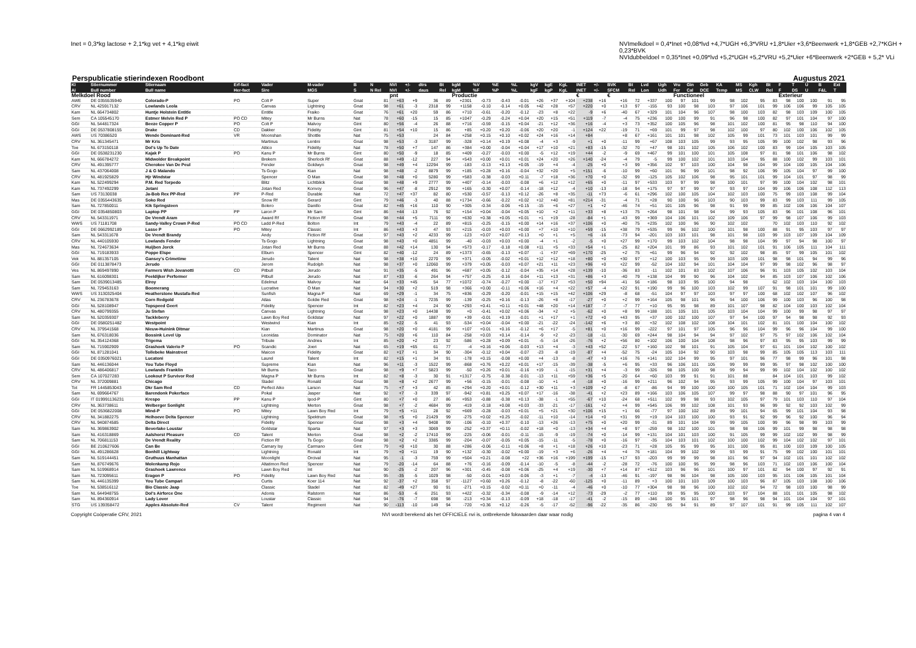Inet = 0,3*kg lactose + 2,1*kg vet + 4,1*kg eiwit
NVImelkdoel = 0,4*Inet +0,08*lvd +4,7*UGH +6,3*VRU +1,8*Uier +3,6*Beenwerk +1,8*GEB +2,7*KGH + 0,23*BVK
NVIdubbeldoel = 0,35*Inet +0,09*lvd +5,2*UGH +5,2*VRU +5,2*Uier +6*Beenwerk +2*GEB + 5,2* VLi
Perspublicatie stierindexen Roodbont Augustus 2021
| Ki | Stiernummer | Stiernaam | Erf-fact | Vader | M-vader | B | N | NVI | +/- | dtrs | Bt | kgM | %V | %E | %L | kgV | kgE | KgL | INET | +/- | BVK | Bt | Lvd | Ugh | Vru | Gin | Geb | KA | MS | Kgh | Bt | F | T | U | B | Ext |
| --- | --- | --- | --- | --- | --- | --- | --- | --- | --- | --- | --- | --- | --- | --- | --- | --- | --- | --- | --- | --- | --- | --- | --- | --- | --- | --- | --- | --- | --- | --- | --- | --- | --- | --- | --- | --- |
| Ai | Bull number | Bull name | Her-fact | Sire | MGS | S | N Rel | NVI | +/- | daus | Rel | kgM | %F | %P | %L | kgF | kgP | KgL | INET | +/- | SFCM | Rel | Lon | Udh | Fer | Cal | DCE | Temp | MS | CLW | Rel | F | DS | U | F&L | T |
| Melkdoel Rood | | | | | | | | pnt | | | | Productie | | | | | | | € | | € | | | | Functioneel | | | | | | | Exterieur | | | | |
| AWE | DE 0355535940 | Colorado-P | PO | Colt P | Super | Gnat | 81 | +63 | +9 | 36 | 89 | +2301 | -0.73 | -0.43 | -0.01 | +26 | +37 | +104 | +238 | +16 | +16 | 72 | +337 | 100 | 97 | 101 | 99 | 98 | 102 | 95 | 83 | 98 | 100 | 100 | 91 | 95 |
| CRV | NL 425917132 | Lowlands Leola | | Canvas | Lightning | Gnat | 98 | +61 | -3 | 2318 | 99 | +1158 | -0.10 | -0.14 | +0.05 | +42 | +28 | +57 | +220 | +0 | +13 | 97 | -155 | 93 | 100 | 98 | 103 | 97 | 106 | 101 | 99 | 106 | 106 | 99 | 105 | 105 |
| Kam | NL 664734802 | Huntje Holstein Entitle | | Entitle | Fraiko | Gnat | 76 | +61 | +20 | 59 | 86 | +710 | -0.61 | -0.20 | -0.12 | -23 | +8 | +22 | -9 | +6 | -40 | 67 | +329 | 101 | 104 | 96 | 107 | 98 | 100 | 103 | 82 | 98 | 103 | 109 | 100 | 105 |
| Sem | CA 105545170 | Estmer Melvin Red P | PO CD | Mitey | Mr Burns | Nat | 78 | +60 | -15 | 15 | 85 | +1047 | -0.29 | -0.24 | +0.04 | +20 | +15 | +51 | +119 | -7 | -4 | 75 | +236 | 100 | 100 | 99 | 91 | 96 | 98 | 100 | 82 | 97 | 101 | 104 | 97 | 100 |
| GGI | NL 544817324 | Beeze Copper P | PO | Colt P | Malvoy | Gint | 80 | +56 | -4 | 26 | 88 | +716 | -0.59 | -0.15 | +0.04 | -21 | +12 | +36 | +16 | -4 | +3 | 73 | +352 | 100 | 105 | 96 | 98 | 101 | 102 | 100 | 81 | 95 | 98 | 110 | 94 | 100 |
| GGI | DE 0537808155 | Drake | CD | Dakker | Fidelity | Gint | 81 | +54 | +10 | 15 | 86 | +85 | +0.20 | +0.20 | -0.06 | +20 | +20 | -1 | +124 | +22 | -19 | 71 | +69 | 101 | 99 | 97 | 98 | 102 | 100 | 97 | 80 | 102 | 100 | 106 | 102 | 105 |
| AWS | US 70386520 | Wende Dominant-Red | VR | Moonshan | Shottle | Nat | 75 | +53 | | 24 | 84 | +258 | +0.15 | +0.10 | +0.02 | +24 | +16 | +14 | +84 | | +8 | 67 | +161 | 101 | 101 | 98 | 102 | 105 | 99 | 101 | 73 | 101 | 103 | 101 | 99 | 99 |
| CRV | NL 361345471 | Mr Kris | | Martinus | Lentini | Gnat | 98 | +53 | -3 | 3187 | 99 | -328 | +0.14 | +0.19 | +0.08 | -4 | +3 | -9 | +1 | +0 | -11 | 99 | +67 | 108 | 103 | 105 | 99 | 93 | 95 | 105 | 99 | 100 | 102 | 98 | 93 | 96 |
| Toe | NL 673150118 | Dol's Up To Date | | Attico | Fidelity | Nat | 78 | +50 | +7 | 147 | 86 | +384 | +0.00 | -0.04 | +0.04 | +17 | +10 | +21 | +83 | -15 | -32 | 70 | +47 | 98 | 101 | 102 | 105 | 106 | 102 | 100 | 83 | 99 | 104 | 105 | 103 | 105 |
| GGI | DE 0538231230 | Kajak P | PO | Kanu P | Mr Burns | Gint | 80 | +50 | -9 | 18 | 85 | +409 | -0.27 | -0.03 | +0.00 | -5 | +12 | +19 | +44 | -2 | -9 | 69 | +467 | 99 | 101 | 100 | 101 | 105 | 108 | 97 | 81 | 98 | 101 | 106 | 98 | 102 |
| Kam | NL 666784272 | Midwolder Breakpoint | | Brekem | Sherlock Rf | Gnat | 88 | +49 | -12 | 227 | 94 | +543 | +0.00 | +0.01 | +0.01 | +24 | +20 | +26 | +140 | -24 | -4 | 79 | -5 | 99 | 100 | 102 | 101 | 103 | 104 | 95 | 88 | 100 | 102 | 99 | 103 | 101 |
| CRV | NL 491395777 | Cherokee Van De Peul | | Fender | Goldwyn | Gnat | 98 | +49 | +4 | 12294 | 99 | -183 | -0.13 | +0.13 | +0.05 | -19 | +4 | -4 | -25 | +0 | +3 | 99 | +356 | 102 | 97 | 103 | 100 | 104 | 98 | 104 | 99 | 104 | 100 | 105 | 104 | 106 |
| Sam | NL 437064008 | J & G Malando | | Ts Gogo | Kian | Nat | 98 | +48 | -2 | 8879 | 99 | +185 | +0.28 | +0.16 | -0.04 | +32 | +20 | +5 | +151 | -6 | -10 | 99 | +60 | 101 | 96 | 99 | 101 | 98 | 92 | 106 | 99 | 105 | 104 | 97 | 99 | 100 |
| CRV | NL 481925829 | Hjr Windstar | | Spencer | O Man | Gnat | 98 | +48 | +0 | 5280 | 99 | +583 | -0.38 | -0.03 | +0.11 | -7 | +18 | +36 | +70 | +0 | -32 | 99 | -125 | 105 | 102 | 106 | 98 | 95 | 101 | 101 | 99 | 104 | 101 | 97 | 98 | 99 |
| Kam | NL 522499294 | P.M. Red Torpedo | | Blitz | Lichtblick | Gnat | 98 | +48 | +9 | 2777 | 99 | +407 | -0.14 | -0.03 | -0.08 | +6 | +12 | +12 | +65 | +0 | -11 | 97 | +533 | 103 | 97 | 99 | 98 | 100 | 101 | 97 | 99 | 100 | 104 | 102 | 98 | 101 |
| Kam | NL 737492299 | Jotani | | Jotan Red | Konvoy | Gnat | 96 | +47 | -8 | 2912 | 99 | +165 | -0.30 | +0.07 | -0.14 | -18 | +12 | -4 | +10 | -13 | -18 | 94 | +175 | 97 | 97 | 99 | 97 | 93 | 97 | 104 | 99 | 106 | 106 | 108 | 112 | 113 |
| Sam | US 73130038 | Ja-Bob Rex PP-Red | PP | P-Red | Durable | Nat | 72 | +47 | +37 | 82 | 80 | +530 | -0.57 | -0.13 | +0.12 | -26 | +8 | +35 | -11 | +73 | -6 | 61 | +296 | 102 | 100 | 105 | 104 | 102 | 103 | 100 | 75 | 99 | 103 | 108 | 99 | 104 |
| Mas | DE 0355443635 | Soko Red | | Snow Rf | Gerard | Gint | 79 | +46 | -3 | 40 | 88 | +1734 | -0.66 | -0.22 | +0.02 | +12 | +40 | +81 | +214 | -31 | -4 | 71 | +28 | 90 | 100 | 96 | 103 | 90 | 103 | 99 | 83 | 99 | 103 | 111 | 99 | 105 |
| Sam | NL 727850011 | Kik Springsteen | | Bolero | Danillo | Gnat | 82 | +45 | +16 | 110 | 90 | +305 | -0.34 | -0.06 | +0.15 | -15 | +6 | +27 | +1 | +2 | -46 | 74 | +51 | 101 | 105 | 96 | 98 | 91 | 99 | 99 | 85 | 102 | 106 | 106 | 104 | 107 |
| GGI | DE 0354850803 | Laptop PP | PP | Laron P | Mr Sam | Gint | 86 | +44 | -13 | 76 | 92 | +154 | +0.04 | -0.04 | +0.05 | +10 | +2 | +11 | +33 | +8 | +13 | 75 | +264 | 98 | 101 | 98 | 94 | 99 | 93 | 105 | 83 | 96 | 101 | 108 | 96 | 101 |
| CRV | NL 543311971 | De Vrendt Aram | | Award Rf | Fiction Rf | Gnat | 98 | +44 | +5 | 7111 | 99 | +630 | +0.38 | +0.05 | +0.01 | +1 | +19 | -28 | -84 | +1 | -43 | 99 | +369 | 104 | 106 | 101 | 102 | 109 | 106 | 97 | 99 | 98 | 107 | 106 | 99 | 103 |
| WWS | US 71181708 | Sandy-Valley Crown P-Red | PO CD | Ladd P-Red | Bolton | Int | 79 | +43 | -4 | 22 | 89 | +815 | -0.25 | -0.15 | +0.00 | +14 | +16 | +37 | +106 | +0 | -40 | 75 | +235 | 102 | 100 | 96 | 90 | 102 | 102 | | 70 | 102 | 103 | 110 | 92 | 102 |
| GGI | DE 0662992189 | Lasse P | PO | Mitey | Classic | Int | 86 | +43 | +3 | 47 | 93 | +215 | -0.03 | +0.03 | +0.00 | +7 | +10 | +10 | +59 | -15 | +38 | 79 | +535 | 99 | 96 | 102 | 100 | 101 | 98 | 100 | 88 | 91 | 95 | 103 | 97 | 97 |
| Sam | NL 543311678 | De Vrendt Brandy | | Andy | Fiction Rf | Gnat | 97 | +43 | +2 | 4233 | 99 | -123 | +0.07 | +0.07 | +0.13 | +0 | +1 | +5 | +6 | -16 | -73 | 94 | -201 | 103 | 103 | 101 | 98 | 101 | 98 | 103 | 99 | 103 | 107 | 109 | 104 | 109 |
| CRV | NL 440105930 | Lowlands Fender | | Ts Gogo | Lightning | Gnat | 98 | +43 | +0 | 4851 | 99 | -40 | -0.03 | +0.03 | +0.00 | -4 | +1 | -2 | -5 | +0 | +27 | 99 | +170 | 99 | 103 | 102 | 104 | 98 | 98 | 104 | 99 | 97 | 94 | 98 | 100 | 97 |
| Mas | NL 724673634 | Huijben Jorck | | Jotan Red | Mr Burns | Gnat | 88 | +42 | +14 | 130 | 94 | +573 | -0.17 | -0.18 | +0.08 | +11 | +5 | +33 | +54 | +1 | -25 | 82 | +204 | 101 | 99 | 86 | 93 | 101 | 102 | 101 | 91 | 106 | 105 | 111 | 104 | 111 |
| GGI | NL 719183933 | Poppe Elspe | | Elburn | Spencer | Gint | 82 | +40 | -12 | 24 | 89 | +1373 | -0.65 | -0.13 | +0.07 | -1 | +37 | +69 | +170 | -25 | +2 | 75 | +61 | 99 | 96 | 94 | 92 | 92 | 102 | 98 | 85 | 97 | 99 | 105 | 101 | 102 |
| Vek | NL 881357105 | Gansey's Crimetime | | Jerudo | Talent | Nat | 98 | +38 | +10 | 2270 | 99 | +371 | -0.05 | -0.02 | +0.01 | +12 | +12 | +18 | +80 | +0 | +30 | 97 | +12 | 100 | 103 | 95 | 99 | 103 | 109 | 101 | 98 | 98 | 101 | 94 | 99 | 96 |
| GGI | DE 0113878473 | Jerudo | | Jerom | Rudolph | Nat | 98 | +37 | +0 | 12060 | 99 | +379 | +0.05 | -0.03 | +0.07 | +21 | +11 | +23 | +96 | +0 | +22 | 99 | -52 | 104 | 102 | 94 | 101 | 104 | 104 | 97 | 99 | 98 | 102 | 96 | 98 | 97 |
| Ves | NL 869497890 | Farmers Wish Jovanotti | CD | Pitbull | Jerudo | Nat | 91 | +35 | -5 | 491 | 96 | +687 | +0.05 | -0.12 | -0.04 | +35 | +14 | +28 | +139 | -10 | -36 | 83 | -11 | 102 | 101 | 83 | 102 | 107 | 106 | 96 | 91 | 103 | 105 | 102 | 103 | 104 |
| Sam | NL 616098301 | Peeldijker Performer | | Pitbull | Jerudo | Nat | 87 | +33 | -6 | 264 | 94 | +757 | -0.25 | -0.16 | -0.04 | +11 | +13 | +31 | +86 | +3 | -40 | 79 | +138 | 104 | 99 | 90 | 96 | 104 | 102 | 94 | 85 | 103 | 107 | 106 | 102 | 106 |
| Sam | DE 0539013485 | Elroy | | Edelmut | Malvoy | Nat | 64 | +33 | +45 | 54 | 77 | +1072 | -0.74 | -0.27 | +0.00 | -17 | +17 | +53 | +50 | +94 | -41 | 56 | +186 | 98 | 103 | 95 | 100 | 94 | 98 | | 62 | 102 | 103 | 104 | 100 | 103 |
| Sam | NL 729453163 | Boomerang | | Lucrative | O Man | Nat | 94 | +30 | +2 | 519 | 98 | +366 | +0.00 | -0.11 | +0.06 | +16 | +4 | +22 | +57 | -4 | +22 | 91 | +190 | 99 | 96 | 100 | 103 | 102 | 99 | 107 | 91 | 98 | 101 | 101 | 99 | 100 |
| WWS | US 3130325404 | Heatherstone Mustafa-Red | | Sunfish | Magna P | Nat | 69 | +29 | -1 | 34 | 75 | +836 | -0.29 | -0.20 | -0.01 | +15 | +15 | +42 | +106 | +29 | -8 | 68 | -51 | 104 | 97 | 97 | 103 | 97 | 97 | 100 | 68 | 102 | 102 | 107 | 96 | 102 |
| CRV | NL 236783678 | Corn Redgold | | Atlas | Goldie Red | Gnat | 98 | +24 | -1 | 7235 | 99 | -139 | -0.25 | +0.16 | -0.13 | -26 | +8 | -17 | -27 | +0 | +2 | 99 | +164 | 105 | 98 | 101 | 96 | 94 | 100 | 106 | 99 | 100 | 103 | 96 | 100 | 98 |
| GGI | NL 528108947 | Topspeed Geert | | Fidelity | Spencer | Int | 82 | +23 | +4 | 24 | 90 | +293 | +0.41 | +0.11 | +0.01 | +48 | +20 | +14 | +187 | -7 | -7 | 77 | +10 | 95 | 95 | 98 | 89 | 101 | 107 | 98 | 82 | 104 | 100 | 103 | 102 | 104 |
| CRV | NL 480799355 | Ju Stefan | | Canvas | Lightning | Gnat | 98 | +23 | +0 | 14438 | 99 | +0 | -0.41 | +0.02 | +0.06 | -34 | +2 | +5 | -62 | +0 | +8 | 99 | +188 | 101 | 105 | 101 | 105 | 103 | 104 | 104 | 99 | 100 | 99 | 98 | 97 | 97 |
| Sam | NL 520359307 | Tackleberry | | Lawn Boy Red | Goldstar | Nat | 97 | +22 | +0 | 1887 | 99 | +39 | -0.01 | +0.19 | -0.01 | +1 | +17 | +1 | +72 | +0 | +43 | 95 | +37 | 100 | 102 | 100 | 107 | 97 | 94 | 100 | 97 | 94 | 98 | 98 | 92 | 93 |
| GGI | DE 0580251482 | Westpoint | | Westwind | Kian | Int | 85 | +22 | -5 | 41 | 93 | -534 | +0.04 | -0.04 | +0.00 | -21 | -22 | -24 | -142 | +6 | +3 | 80 | +32 | 102 | 108 | 102 | 108 | 104 | 101 | 102 | 81 | 101 | 100 | 104 | 100 | 102 |
| CRV | NL 379541568 | Nieuw-Huinink Ditmar | | Kian | Martinus | Gnat | 98 | +20 | +0 | 4181 | 99 | +107 | +0.01 | +0.16 | -0.12 | +6 | +17 | -5 | +81 | +0 | +16 | 99 | -222 | 97 | 101 | 97 | 105 | 96 | 96 | 104 | 99 | 96 | 96 | 104 | 99 | 100 |
| Sam | NL 676318036 | Bossink Level Up | | Leonidas | Dominator | Nat | 75 | +20 | +6 | 110 | 84 | -258 | +0.03 | +0.14 | -0.14 | -9 | +2 | -23 | -18 | -11 | -30 | 69 | +244 | 98 | 104 | 94 | 94 | 97 | 102 | 97 | 75 | 97 | 102 | 106 | 102 | 104 |
| GGI | NL 354124368 | Trigema | | Tribute | Andries | Int | 85 | +20 | +2 | 23 | 92 | -586 | +0.28 | +0.09 | +0.01 | -5 | -14 | -26 | -76 | +2 | +56 | 80 | +102 | 106 | 100 | 104 | 108 | 98 | 96 | 97 | 83 | 95 | 95 | 103 | 99 | 99 |
| Sam | NL 715902909 | Grashoek Valerio P | PO | Scandic | Joeri | Nat | 65 | +19 | +65 | 61 | 77 | -4 | +0.16 | +0.06 | -0.03 | +13 | +4 | -3 | +43 | +52 | -22 | 57 | +160 | 102 | 98 | 101 | 91 | 105 | 104 | 97 | 61 | 101 | 104 | 102 | 100 | 102 |
| GGI | NL 871281041 | Tollebeke Mainstreet | | Maicon | Fidelity | Gnat | 82 | +17 | +1 | 34 | 90 | -304 | -0.12 | +0.04 | -0.07 | -23 | -8 | -19 | -87 | +4 | -52 | 75 | -24 | 105 | 104 | 92 | 90 | 103 | 98 | 99 | 85 | 105 | 105 | 113 | 103 | 111 |
| GGI | DE 0350976021 | Lucatoni | | Laurel | Talent | Int | 82 | +15 | +1 | 34 | 91 | -178 | +0.15 | -0.08 | +0.00 | +4 | -13 | -8 | -47 | +3 | +16 | 76 | +141 | 102 | 104 | 99 | 95 | 97 | 101 | 96 | 77 | 98 | 99 | 96 | 101 | 98 |
| Sam | NL 446136044 | You Tube Floyd | | Supreme | Kian | Nat | 96 | +11 | -3 | 1522 | 99 | -868 | +0.76 | +0.22 | +0.01 | +17 | -15 | -39 | -38 | -5 | +6 | 95 | +33 | 96 | 106 | 101 | 105 | 99 | 99 | 99 | 95 | 97 | 98 | 102 | 100 | 100 |
| CRV | NL 486406817 | Lowlands Franklin | | Mr Burns | Taco | Gnat | 98 | +9 | +7 | 5823 | 99 | -50 | +0.26 | +0.01 | -0.16 | +19 | -1 | -15 | +31 | +4 | -3 | 99 | -326 | 98 | 105 | 100 | 98 | 99 | 94 | 99 | 99 | 102 | 104 | 102 | 100 | 102 |
| Sem | CA 107027283 | Lookout P Survivor Red | | Magna P | Mr Burns | Int | 82 | +8 | -3 | 30 | 91 | +1317 | -0.75 | -0.38 | -0.01 | -13 | +11 | +59 | +36 | +5 | -20 | 64 | +60 | 103 | 99 | 91 | 91 | 101 | 88 | | 84 | 104 | 101 | 103 | 99 | 102 |
| CRV | NL 372009881 | Chicago | | Stadel | Ronald | Gnat | 98 | +8 | +2 | 2677 | 99 | +56 | -0.15 | -0.01 | -0.08 | -10 | +1 | -4 | -18 | +0 | -16 | 99 | +211 | 96 | 102 | 94 | 95 | 93 | 99 | 105 | 99 | 100 | 104 | 97 | 103 | 101 |
| Tot | FR 1445853043 | Dkr Sam Red | CD | Perfect Aiko | Larson | Nat | 75 | +7 | +3 | 42 | 85 | +294 | +0.20 | +0.01 | -0.12 | +30 | +11 | +3 | +109 | +2 | -8 | 67 | -86 | 94 | 99 | 100 | 100 | 100 | 105 | 101 | 71 | 102 | 104 | 104 | 99 | 103 |
| Sam | NL 699664767 | Barendonk Pokerface | | Pokal | Jasper | Nat | 92 | +7 | -3 | 339 | 97 | -942 | +0.81 | +0.25 | +0.07 | +17 | -16 | -38 | -41 | +2 | +23 | 89 | +166 | 103 | 106 | 105 | 107 | 99 | 97 | 98 | 88 | 90 | 97 | 101 | 96 | 95 |
| GGI | IT 019991136231 | Krespo | PP | Kanu P | Ipod-P | Gint | 80 | +7 | +0 | 27 | 86 | +953 | -0.88 | -0.38 | +0.13 | -38 | -1 | +55 | -67 | +10 | -24 | 68 | +511 | 102 | 99 | 98 | 93 | 102 | 105 | 97 | 79 | 101 | 103 | 110 | 97 | 104 |
| CRV | NL 363738611 | Welberger Sonlight | | Lightning | Merton | Gnat | 98 | +7 | -2 | 4684 | 99 | -419 | -0.18 | +0.08 | +0.03 | -33 | -21 | -17 | -161 | +2 | +4 | 99 | +545 | 106 | 99 | 102 | 108 | 101 | 93 | 96 | 99 | 92 | 92 | 103 | 102 | 99 |
| GGI | DE 0536822008 | Mind-P | PO | Mitey | Lawn Boy Red | Int | 79 | +5 | +11 | 28 | 92 | +669 | -0.28 | -0.03 | +0.01 | +5 | +21 | +30 | +106 | +15 | +1 | 66 | -77 | 97 | 100 | 102 | 89 | 99 | 101 | 94 | 65 | 99 | 101 | 104 | 93 | 98 |
| CRV | NL 341882275 | Heihoeve Delta Spencer | | Lightning | Spektrum | Gnat | 98 | +5 | +0 | 21429 | 99 | -275 | +0.02 | +0.25 | -0.02 | -11 | +10 | -14 | +14 | +0 | +31 | 99 | +19 | 104 | 103 | 100 | 100 | 93 | 91 | 92 | 99 | 96 | 92 | 100 | 96 | 94 |
| CRV | NL 940874585 | Delta Direct | | Fidelity | Spencer | Gnat | 98 | +3 | +4 | 9408 | 99 | -106 | -0.10 | +0.37 | -0.10 | -13 | +26 | -13 | +75 | +0 | +20 | 99 | -31 | 89 | 101 | 104 | 99 | 99 | 105 | 100 | 99 | 96 | 98 | 99 | 103 | 99 |
| Sam | NL 369863902 | Beverlake Loustar | | Goldstar | Sparta | Nat | 97 | +3 | +3 | 3069 | 99 | -252 | +0.37 | +0.11 | -0.02 | +18 | +0 | -13 | +34 | +4 | +8 | 97 | -259 | 98 | 102 | 100 | 101 | 98 | 98 | 106 | 99 | 101 | 99 | 98 | 98 | 98 |
| Sam | NL 416318869 | Aalshorst Pleasure | CD | Talent | Merton | Gnat | 98 | +2 | -2 | 17410 | 99 | -225 | -0.06 | -0.01 | -0.11 | -15 | -9 | -19 | -74 | +0 | -14 | 99 | +131 | 104 | 101 | 103 | 100 | 91 | 105 | 99 | 99 | 102 | 102 | 99 | 98 | 99 |
| Sam | NL 706811153 | De Vrendt Reality | | Fiction Rf | Ts Gogo | Gnat | 98 | +2 | +2 | 3385 | 99 | -204 | -0.07 | -0.05 | +0.05 | -15 | -11 | -5 | -78 | +0 | -16 | 97 | -35 | 104 | 103 | 101 | 102 | 100 | 100 | 102 | 99 | 104 | 102 | 102 | 97 | 101 |
| GGI | BE 210627606 | Can Be | | Camary Isy | Carmano | Gint | 79 | +0 | +10 | 30 | 88 | +286 | -0.06 | -0.11 | +0.06 | +8 | +1 | +18 | +26 | +10 | -23 | 71 | +28 | 105 | 95 | 99 | 95 | 101 | 100 | 95 | 81 | 100 | 103 | 109 | 100 | 105 |
| GGI | NL 491286628 | Bonhill Lightway | | Lightning | Ronald | Int | 79 | +0 | +11 | 19 | 90 | +132 | -0.30 | -0.02 | +0.00 | -19 | +3 | +6 | -26 | +4 | +4 | 76 | +181 | 104 | 99 | 102 | 99 | 93 | 99 | 91 | 75 | 99 | 102 | 100 | 101 | 101 |
| Sam | NL 519144451 | Gruthuus Manhattan | | Moonlight | Orcival | Nat | 95 | -1 | -3 | 759 | 99 | +504 | +0.21 | -0.08 | +22 | +36 | +16 | +199 | +199 | -15 | +17 | 93 | -203 | 99 | 99 | 99 | 98 | 101 | 96 | 97 | 94 | 102 | 101 | 101 | 102 | 102 |
| Sam | NL 876749676 | Molenkamp Rojo | | Altatimon Red | Spencer | Nat | 79 | -20 | -14 | 64 | 88 | +76 | -0.16 | -0.09 | -0.14 | -10 | -5 | -8 | -44 | -2 | -28 | 72 | -76 | 100 | 100 | 95 | 99 | 98 | 96 | 103 | 71 | 102 | 103 | 106 | 100 | 104 |
| Sam | NL 519968914 | Grashoek Lawrence | | Lawn Boy Red | Int | Nat | 90 | -25 | -2 | 207 | 96 | +301 | -0.45 | -0.08 | +0.06 | -25 | +4 | +19 | -30 | +7 | +14 | 87 | +512 | 103 | 96 | 96 | 101 | 100 | 97 | 101 | 82 | 94 | 100 | 97 | 92 | 91 |
| Sam | NL 723095611 | Eragon P | PO | Fidelity | Lawn Boy Red | Nat | 95 | -35 | -5 | 1029 | 98 | -50 | -0.01 | +0.03 | -0.06 | -3 | +1 | -7 | -4 | -13 | -46 | 91 | -197 | 98 | 96 | 104 | 98 | 105 | 100 | 103 | 95 | 101 | 106 | 105 | 101 | 104 |
| Sam | NL 446135399 | You Tube Campari | | Curtis | Koer 114 | Nat | 92 | -37 | +2 | 358 | 97 | -1127 | +0.60 | +0.26 | -0.12 | -8 | -22 | -60 | -125 | +0 | -11 | 89 | +3 | 100 | 101 | 103 | 109 | 100 | 103 | 96 | 87 | 105 | 103 | 108 | 100 | 106 |
| Toe | NL 538516112 | Bio Classic Jaap | | Classic | Stadel | Nat | 82 | -49 | +27 | 90 | 91 | -271 | +0.15 | -0.02 | +0.11 | +0 | -11 | -4 | -46 | +0 | -10 | 77 | +304 | 98 | 98 | 96 | 100 | 102 | 102 | 94 | 72 | 98 | 103 | 100 | 98 | 99 |
| Sam | NL 644948755 | Dol's Airforce One | | Adonis | Ralstorm | Nat | 86 | -53 | -6 | 251 | 93 | +422 | -0.32 | -0.34 | -0.08 | -9 | -14 | +12 | -73 | -29 | -2 | 77 | +110 | 99 | 95 | 95 | 100 | 103 | 97 | 104 | 88 | 101 | 101 | 105 | 98 | 102 |
| Sam | NL 894360914 | Lady Lover | | Loustar | Classic | Nat | 94 | -76 | -7 | 698 | 98 | -213 | +0.34 | -0.13 | -0.09 | +18 | -18 | -17 | -41 | -2 | -15 | 89 | -346 | 100 | 95 | 101 | 97 | 98 | 96 | 98 | 94 | 101 | 104 | 104 | 97 | 101 |
| STG | US 139358472 | Apples Absolute-Red | CV | Talent | Regiment | Nat | 90 | -113 | -10 | 149 | 94 | -720 | +0.36 | +0.12 | -0.26 | -5 | -17 | -52 | -96 | -22 | -35 | 86 | -230 | 95 | 94 | 91 | 89 | 97 | 107 | 101 | 91 | 99 | 105 | 111 | 102 | 107 |
Copyright Coöperatie CRV, 2021 NVI wordt berekend als het OFFICIELE nvi is, ontbrekende fokwaarden daar waar nodig pagina 4 van 4